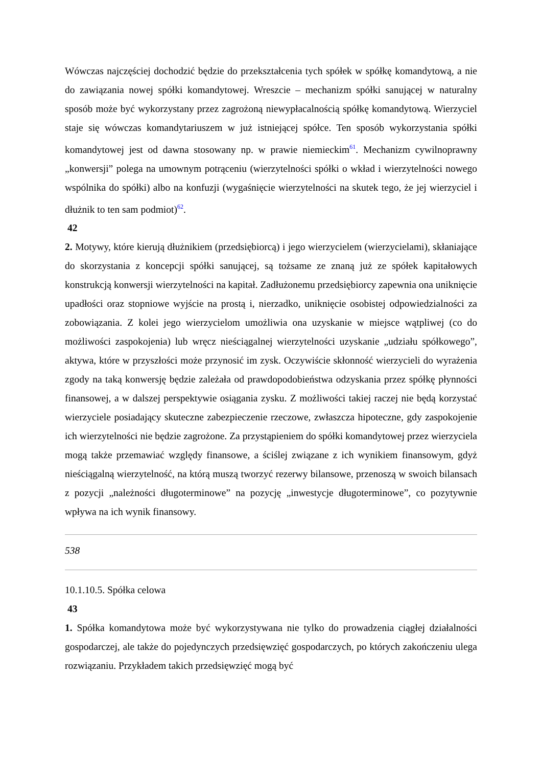Wówczas najczęściej dochodzić będzie do przekształcenia tych spółek w spółkę komandytową, a nie do zawiązania nowej spółki komandytowej. Wreszcie – mechanizm spółki sanującej w naturalny sposób może być wykorzystany przez zagrożoną niewypłacalnością spółkę komandytową. Wierzyciel staje się wówczas komandytariuszem w już istniejącej spółce. Ten sposób wykorzystania spółki komandytowej jest od dawna stosowany np. w prawie niemieckim<sup>61</sup>. Mechanizm cywilnoprawny „konwersji” polega na umownym potrąceniu (wierzytelności spółki o wkład i wierzytelności nowego wspólnika do spółki) albo na konfuzji (wygaśnięcie wierzytelności na skutek tego, że jej wierzyciel i dłużnik to ten sam podmiot)<sup>62</sup>.
42
2. Motywy, które kierują dłużnikiem (przedsiębiorcą) i jego wierzycielem (wierzycielami), skłaniające do skorzystania z koncepcji spółki sanującej, są tożsame ze znaną już ze spółek kapitałowych konstrukcją konwersji wierzytelności na kapitał. Zadłużonemu przedsiębiorcy zapewnia ona uniknięcie upadłości oraz stopniowe wyjście na prostą i, nierzadko, uniknięcie osobistej odpowiedzialności za zobowiązania. Z kolei jego wierzycielom umożliwia ona uzyskanie w miejsce wątpliwej (co do możliwości zaspokojenia) lub wręcz nieściągalnej wierzytelności uzyskanie „udziału spółkowego”, aktywa, które w przyszłości może przynosić im zysk. Oczywiście skłonność wierzycieli do wyrażenia zgody na taką konwersję będzie zależała od prawdopodobieństwa odzyskania przez spółkę płynności finansowej, a w dalszej perspektywie osiągania zysku. Z możliwości takiej raczej nie będą korzystać wierzyciele posiadający skuteczne zabezpieczenie rzeczowe, zwłaszcza hipoteczne, gdy zaspokojenie ich wierzytelności nie będzie zagrożone. Za przystąpieniem do spółki komandytowej przez wierzyciela mogą także przemawiać względy finansowe, a ściślej związane z ich wynikiem finansowym, gdyż nieściągalną wierzytelność, na którą muszą tworzyć rezerwy bilansowe, przenoszą w swoich bilansach z pozycji „należności długoterminowe” na pozycję „inwestycje długoterminowe”, co pozytywnie wpływa na ich wynik finansowy.
538
10.1.10.5. Spółka celowa
43
1. Spółka komandytowa może być wykorzystywana nie tylko do prowadzenia ciągłej działalności gospodarczej, ale także do pojedynczych przedsięwzięć gospodarczych, po których zakończeniu ulega rozwiązaniu. Przykładem takich przedsięwzięć mogą być